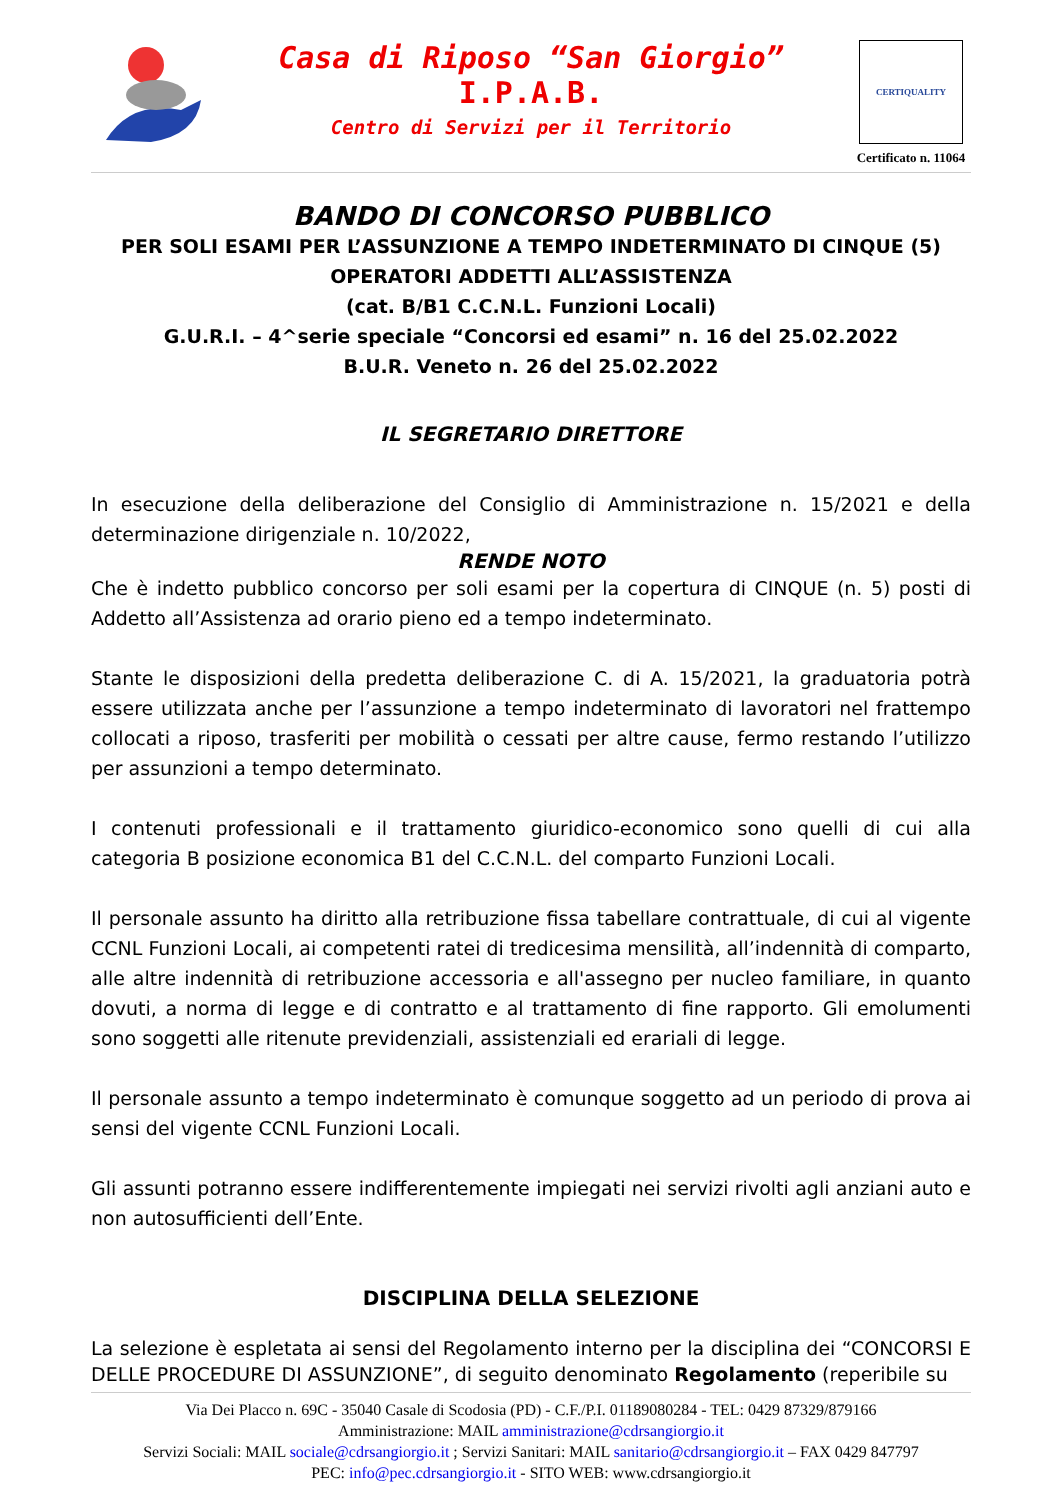Casa di Riposo “San Giorgio”
I.P.A.B.
Centro di Servizi per il Territorio
CERTIQUALITY
Certificato n. 11064
BANDO DI CONCORSO PUBBLICO
PER SOLI ESAMI PER L’ASSUNZIONE A TEMPO INDETERMINATO DI CINQUE (5)
OPERATORI ADDETTI ALL’ASSISTENZA
(cat. B/B1 C.C.N.L. Funzioni Locali)
G.U.R.I. – 4^serie speciale “Concorsi ed esami” n. 16 del 25.02.2022
B.U.R. Veneto n. 26 del 25.02.2022
IL SEGRETARIO DIRETTORE
In esecuzione della deliberazione del Consiglio di Amministrazione n. 15/2021 e della determinazione dirigenziale n. 10/2022,
RENDE NOTO
Che è indetto pubblico concorso per soli esami per la copertura di CINQUE (n. 5) posti di Addetto all’Assistenza ad orario pieno ed a tempo indeterminato.
Stante le disposizioni della predetta deliberazione C. di A. 15/2021, la graduatoria potrà essere utilizzata anche per l’assunzione a tempo indeterminato di lavoratori nel frattempo collocati a riposo, trasferiti per mobilità o cessati per altre cause, fermo restando l’utilizzo per assunzioni a tempo determinato.
I contenuti professionali e il trattamento giuridico-economico sono quelli di cui alla categoria B posizione economica B1 del C.C.N.L. del comparto Funzioni Locali.
Il personale assunto ha diritto alla retribuzione fissa tabellare contrattuale, di cui al vigente CCNL Funzioni Locali, ai competenti ratei di tredicesima mensilità, all’indennità di comparto, alle altre indennità di retribuzione accessoria e all'assegno per nucleo familiare, in quanto dovuti, a norma di legge e di contratto e al trattamento di fine rapporto. Gli emolumenti sono soggetti alle ritenute previdenziali, assistenziali ed erariali di legge.
Il personale assunto a tempo indeterminato è comunque soggetto ad un periodo di prova ai sensi del vigente CCNL Funzioni Locali.
Gli assunti potranno essere indifferentemente impiegati nei servizi rivolti agli anziani auto e non autosufficienti dell’Ente.
DISCIPLINA DELLA SELEZIONE
La selezione è espletata ai sensi del Regolamento interno per la disciplina dei “CONCORSI E DELLE PROCEDURE DI ASSUNZIONE”, di seguito denominato Regolamento (reperibile su
Via Dei Placco n. 69C - 35040 Casale di Scodosia (PD) - C.F./P.I. 01189080284 - TEL: 0429 87329/879166
Amministrazione: MAIL amministrazione@cdrsangiorgio.it
Servizi Sociali: MAIL sociale@cdrsangiorgio.it ; Servizi Sanitari: MAIL sanitario@cdrsangiorgio.it – FAX 0429 847797
PEC: info@pec.cdrsangiorgio.it - SITO WEB: www.cdrsangiorgio.it